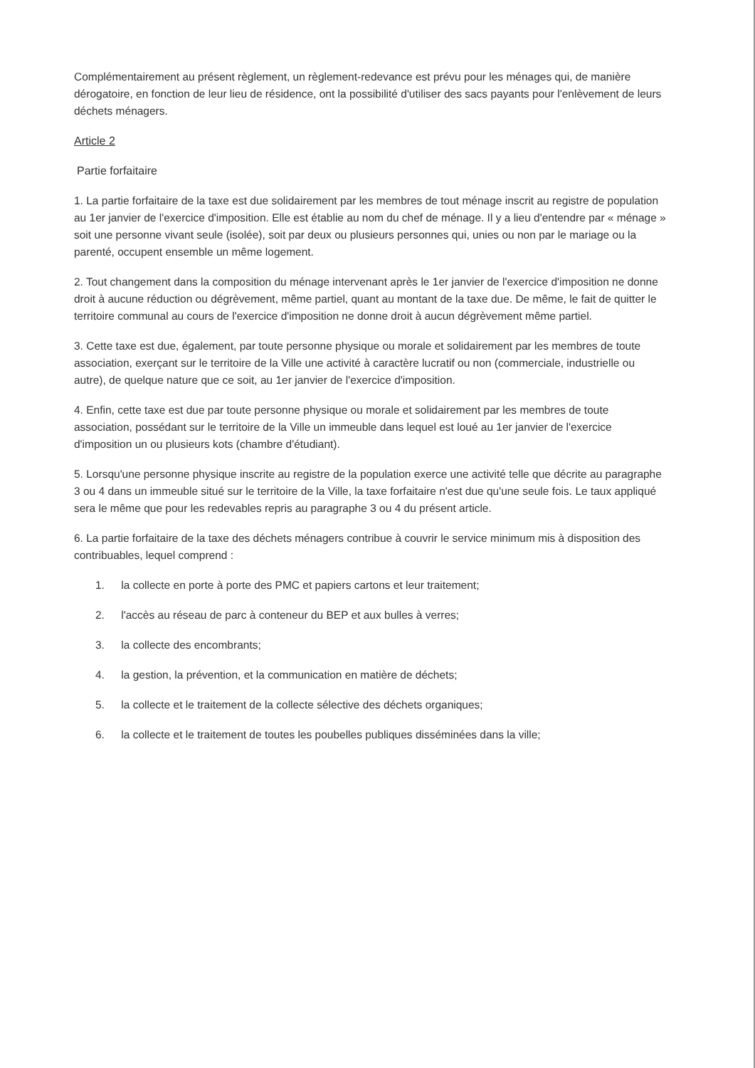Complémentairement au présent règlement, un règlement-redevance est prévu pour les ménages qui, de manière dérogatoire, en fonction de leur lieu de résidence, ont la possibilité d'utiliser des sacs payants pour l'enlèvement de leurs déchets ménagers.
Article 2
Partie forfaitaire
1. La partie forfaitaire de la taxe est due solidairement par les membres de tout ménage inscrit au registre de population au 1er janvier de l'exercice d'imposition. Elle est établie au nom du chef de ménage. Il y a lieu d'entendre par « ménage » soit une personne vivant seule (isolée), soit par deux ou plusieurs personnes qui, unies ou non par le mariage ou la parenté, occupent ensemble un même logement.
2. Tout changement dans la composition du ménage intervenant après le 1er janvier de l'exercice d'imposition ne donne droit à aucune réduction ou dégrèvement, même partiel, quant au montant de la taxe due. De même, le fait de quitter le territoire communal au cours de l'exercice d'imposition ne donne droit à aucun dégrèvement même partiel.
3. Cette taxe est due, également, par toute personne physique ou morale et solidairement par les membres de toute association, exerçant sur le territoire de la Ville une activité à caractère lucratif ou non (commerciale, industrielle ou autre), de quelque nature que ce soit, au 1er janvier de l'exercice d'imposition.
4. Enfin, cette taxe est due par toute personne physique ou morale et solidairement par les membres de toute association, possédant sur le territoire de la Ville un immeuble dans lequel est loué au 1er janvier de l'exercice d'imposition un ou plusieurs kots (chambre d'étudiant).
5. Lorsqu'une personne physique inscrite au registre de la population exerce une activité telle que décrite au paragraphe 3 ou 4 dans un immeuble situé sur le territoire de la Ville, la taxe forfaitaire n'est due qu'une seule fois. Le taux appliqué sera le même que pour les redevables repris au paragraphe 3 ou 4 du présent article.
6. La partie forfaitaire de la taxe des déchets ménagers contribue à couvrir le service minimum mis à disposition des contribuables, lequel comprend :
1. la collecte en porte à porte des PMC et papiers cartons et leur traitement;
2. l'accès au réseau de parc à conteneur du BEP et aux bulles à verres;
3. la collecte des encombrants;
4. la gestion, la prévention, et la communication en matière de déchets;
5. la collecte et le traitement de la collecte sélective des déchets organiques;
6. la collecte et le traitement de toutes les poubelles publiques disséminées dans la ville;